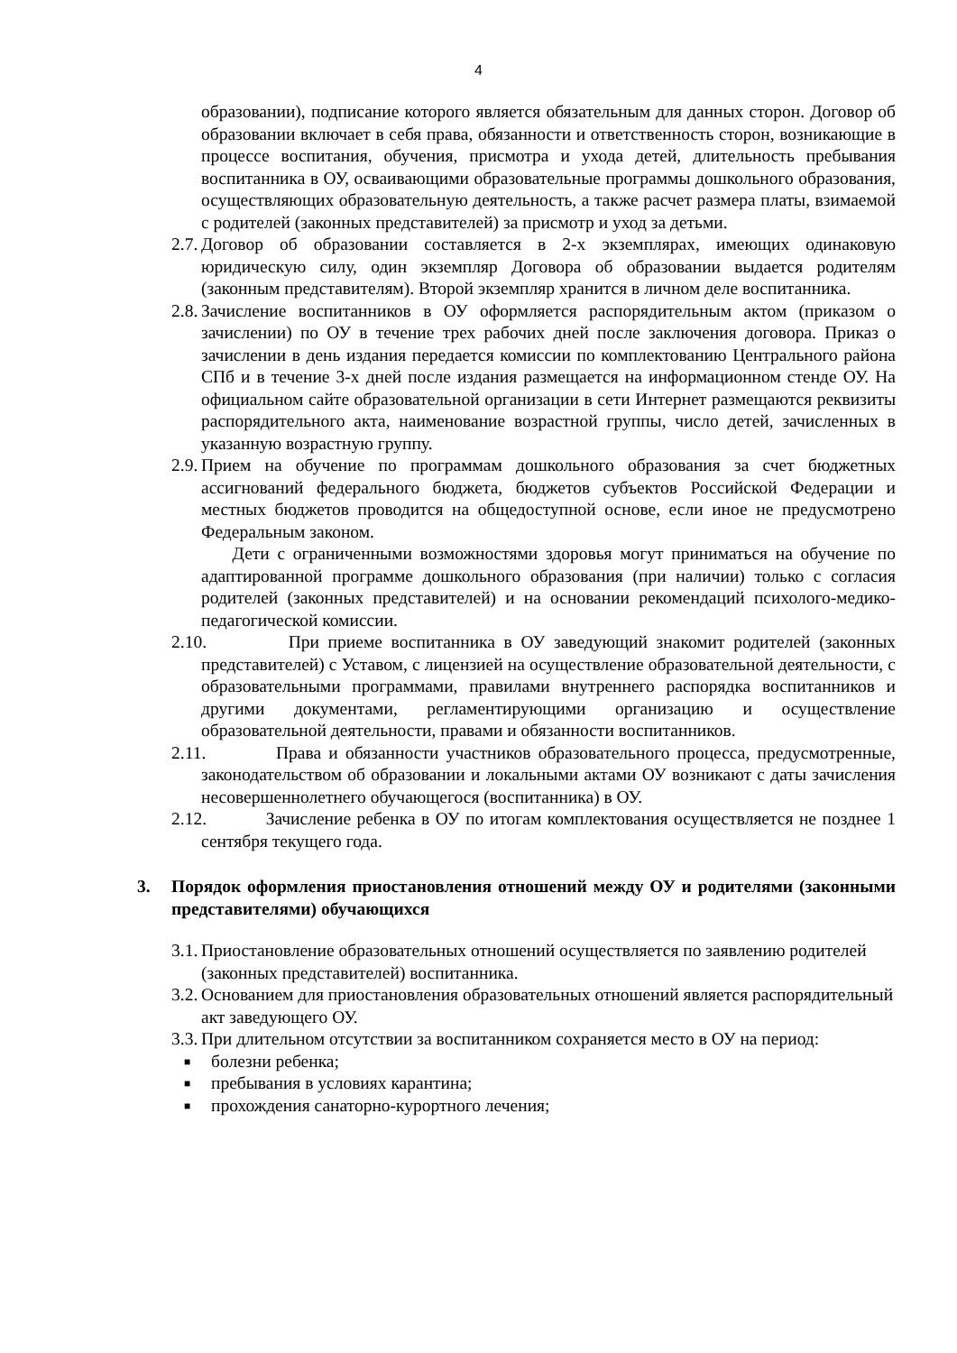4
образовании), подписание которого является обязательным для данных сторон. Договор об образовании включает в себя права, обязанности и ответственность сторон, возникающие в процессе воспитания, обучения, присмотра и ухода детей, длительность пребывания воспитанника в ОУ, осваивающими образовательные программы дошкольного образования, осуществляющих образовательную деятельность, а также расчет размера платы, взимаемой с родителей (законных представителей) за присмотр и уход за детьми.
2.7. Договор об образовании составляется в 2-х экземплярах, имеющих одинаковую юридическую силу, один экземпляр Договора об образовании выдается родителям (законным представителям). Второй экземпляр хранится в личном деле воспитанника.
2.8. Зачисление воспитанников в ОУ оформляется распорядительным актом (приказом о зачислении) по ОУ в течение трех рабочих дней после заключения договора. Приказ о зачислении в день издания передается комиссии по комплектованию Центрального района СПб и в течение 3-х дней после издания размещается на информационном стенде ОУ. На официальном сайте образовательной организации в сети Интернет размещаются реквизиты распорядительного акта, наименование возрастной группы, число детей, зачисленных в указанную возрастную группу.
2.9. Прием на обучение по программам дошкольного образования за счет бюджетных ассигнований федерального бюджета, бюджетов субъектов Российской Федерации и местных бюджетов проводится на общедоступной основе, если иное не предусмотрено Федеральным законом.
Дети с ограниченными возможностями здоровья могут приниматься на обучение по адаптированной программе дошкольного образования (при наличии) только с согласия родителей (законных представителей) и на основании рекомендаций психолого-медико-педагогической комиссии.
2.10. При приеме воспитанника в ОУ заведующий знакомит родителей (законных представителей) с Уставом, с лицензией на осуществление образовательной деятельности, с образовательными программами, правилами внутреннего распорядка воспитанников и другими документами, регламентирующими организацию и осуществление образовательной деятельности, правами и обязанности воспитанников.
2.11. Права и обязанности участников образовательного процесса, предусмотренные, законодательством об образовании и локальными актами ОУ возникают с даты зачисления несовершеннолетнего обучающегося (воспитанника) в ОУ.
2.12. Зачисление ребенка в ОУ по итогам комплектования осуществляется не позднее 1 сентября текущего года.
3. Порядок оформления приостановления отношений между ОУ и родителями (законными представителями) обучающихся
3.1. Приостановление образовательных отношений осуществляется по заявлению родителей (законных представителей) воспитанника.
3.2. Основанием для приостановления образовательных отношений является распорядительный акт заведующего ОУ.
3.3. При длительном отсутствии за воспитанником сохраняется место в ОУ на период:
■ болезни ребенка;
■ пребывания в условиях карантина;
■ прохождения санаторно-курортного лечения;